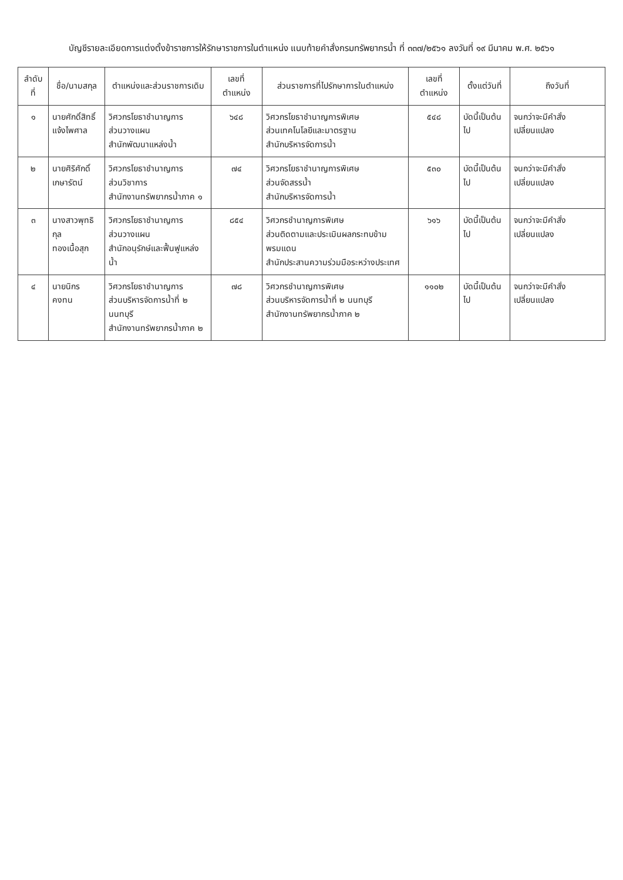บัญชีรายละเอียดการแต่งตั้งข้าราชการให้รักษาราชการในตำแหน่ง แนบท้ายคำสั่งกรมทรัพยากรน้ำ ที่ ๓๓๗/๒๕๖๑ ลงวันที่ ๑๙ มีนาคม พ.ศ. ๒๕๖๑
| ลำดับที่ | ชื่อ/นามสกุล | ตำแหน่งและส่วนราชการเดิม | เลขที่ตำแหน่ง | ส่วนราชการที่ไปรักษาการในตำแหน่ง | เลขที่ตำแหน่ง | ตั้งแต่วันที่ | ถึงวันที่ |
| --- | --- | --- | --- | --- | --- | --- | --- |
| ๑ | นายศักดิ์สิทธิ์ แจ้งไพศาล | วิศวกรโยธาชำนาญการ ส่วนวางแผน สำนักพัฒนาแหล่งน้ำ | ๖๔๘ | วิศวกรโยธาชำนาญการพิเศษ ส่วนเทคโนโลยีและมาตรฐาน สำนักบริหารจัดการน้ำ | ๕๔๘ | บัดนี้เป็นต้นไป | จนกว่าจะมีคำสั่งเปลี่ยนแปลง |
| ๒ | นายศิริศักดิ์ เกษารัตน์ | วิศวกรโยธาชำนาญการ ส่วนวิชาการ สำนักงานทรัพยากรน้ำภาค ๑ | ๗๔ | วิศวกรโยธาชำนาญการพิเศษ ส่วนจัดสรรน้ำ สำนักบริหารจัดการน้ำ | ๕๓๐ | บัดนี้เป็นต้นไป | จนกว่าจะมีคำสั่งเปลี่ยนแปลง |
| ๓ | นางสาวพุทธิกุล ทองเนื้อสุก | วิศวกรโยธาชำนาญการ ส่วนวางแผน สำนักอนุรักษ์และฟื้นฟูแหล่งน้ำ | ๘๕๔ | วิศวกรชำนาญการพิเศษ ส่วนติดตามและประเมินผลกระทบข้ามพรมแดน สำนักประสานความร่วมมือระหว่างประเทศ | ๖๑๖ | บัดนี้เป็นต้นไป | จนกว่าจะมีคำสั่งเปลี่ยนแปลง |
| ๔ | นายนิกร คงทน | วิศวกรโยธาชำนาญการ ส่วนบริหารจัดการน้ำที่ ๒ นนทบุรี สำนักงานทรัพยากรน้ำภาค ๒ | ๗๘ | วิศวกรชำนาญการพิเศษ ส่วนบริหารจัดการน้ำที่ ๒ นนทบุรี สำนักงานทรัพยากรน้ำภาค ๒ | ๑๑๐๒ | บัดนี้เป็นต้นไป | จนกว่าจะมีคำสั่งเปลี่ยนแปลง |